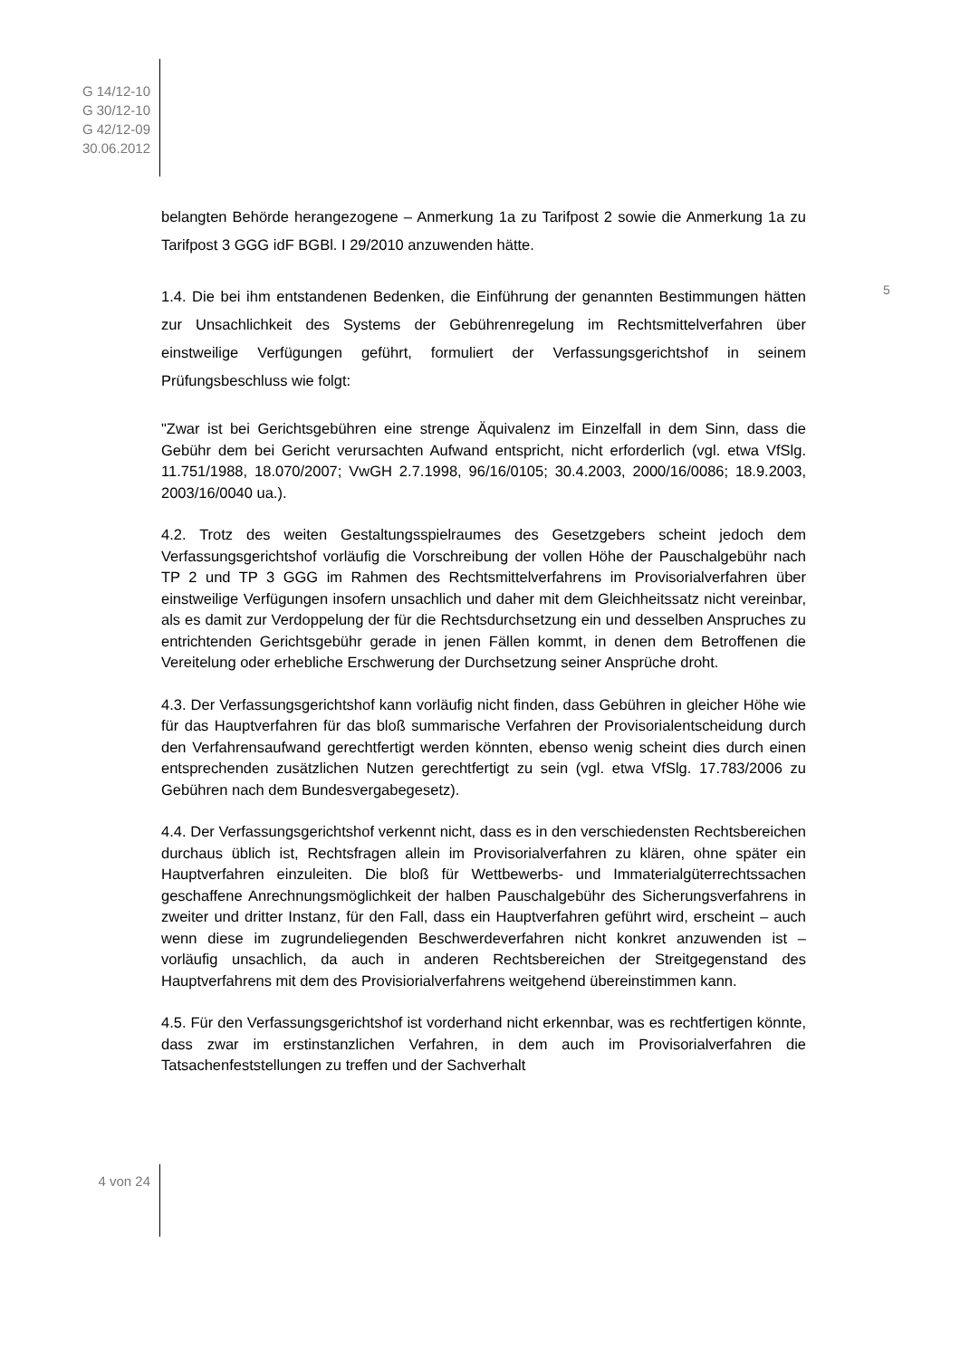G 14/12-10
G 30/12-10
G 42/12-09
30.06.2012
belangten Behörde herangezogene – Anmerkung 1a zu Tarifpost 2 sowie die Anmerkung 1a zu Tarifpost 3 GGG idF BGBl. I 29/2010 anzuwenden hätte.
1.4. Die bei ihm entstandenen Bedenken, die Einführung der genannten Bestimmungen hätten zur Unsachlichkeit des Systems der Gebührenregelung im Rechtsmittelverfahren über einstweilige Verfügungen geführt, formuliert der Verfassungsgerichtshof in seinem Prüfungsbeschluss wie folgt:
"Zwar ist bei Gerichtsgebühren eine strenge Äquivalenz im Einzelfall in dem Sinn, dass die Gebühr dem bei Gericht verursachten Aufwand entspricht, nicht erforderlich (vgl. etwa VfSlg. 11.751/1988, 18.070/2007; VwGH 2.7.1998, 96/16/0105; 30.4.2003, 2000/16/0086; 18.9.2003, 2003/16/0040 ua.).
4.2. Trotz des weiten Gestaltungsspielraumes des Gesetzgebers scheint jedoch dem Verfassungsgerichtshof vorläufig die Vorschreibung der vollen Höhe der Pauschalgebühr nach TP 2 und TP 3 GGG im Rahmen des Rechtsmittelverfahrens im Provisorialverfahren über einstweilige Verfügungen insofern unsachlich und daher mit dem Gleichheitssatz nicht vereinbar, als es damit zur Verdoppelung der für die Rechtsdurchsetzung ein und desselben Anspruches zu entrichtenden Gerichtsgebühr gerade in jenen Fällen kommt, in denen dem Betroffenen die Vereitelung oder erhebliche Erschwerung der Durchsetzung seiner Ansprüche droht.
4.3. Der Verfassungsgerichtshof kann vorläufig nicht finden, dass Gebühren in gleicher Höhe wie für das Hauptverfahren für das bloß summarische Verfahren der Provisorialentscheidung durch den Verfahrensaufwand gerechtfertigt werden könnten, ebenso wenig scheint dies durch einen entsprechenden zusätzlichen Nutzen gerechtfertigt zu sein (vgl. etwa VfSlg. 17.783/2006 zu Gebühren nach dem Bundesvergabegesetz).
4.4. Der Verfassungsgerichtshof verkennt nicht, dass es in den verschiedensten Rechtsbereichen durchaus üblich ist, Rechtsfragen allein im Provisorialverfahren zu klären, ohne später ein Hauptverfahren einzuleiten. Die bloß für Wettbewerbs- und Immaterialgüterrechtssachen geschaffene Anrechnungsmöglichkeit der halben Pauschalgebühr des Sicherungsverfahrens in zweiter und dritter Instanz, für den Fall, dass ein Hauptverfahren geführt wird, erscheint – auch wenn diese im zugrundeliegenden Beschwerdeverfahren nicht konkret anzuwenden ist – vorläufig unsachlich, da auch in anderen Rechtsbereichen der Streitgegenstand des Hauptverfahrens mit dem des Provisiorialverfahrens weitgehend übereinstimmen kann.
4.5. Für den Verfassungsgerichtshof ist vorderhand nicht erkennbar, was es rechtfertigen könnte, dass zwar im erstinstanzlichen Verfahren, in dem auch im Provisorialverfahren die Tatsachenfeststellungen zu treffen und der Sachverhalt
5
4 von 24